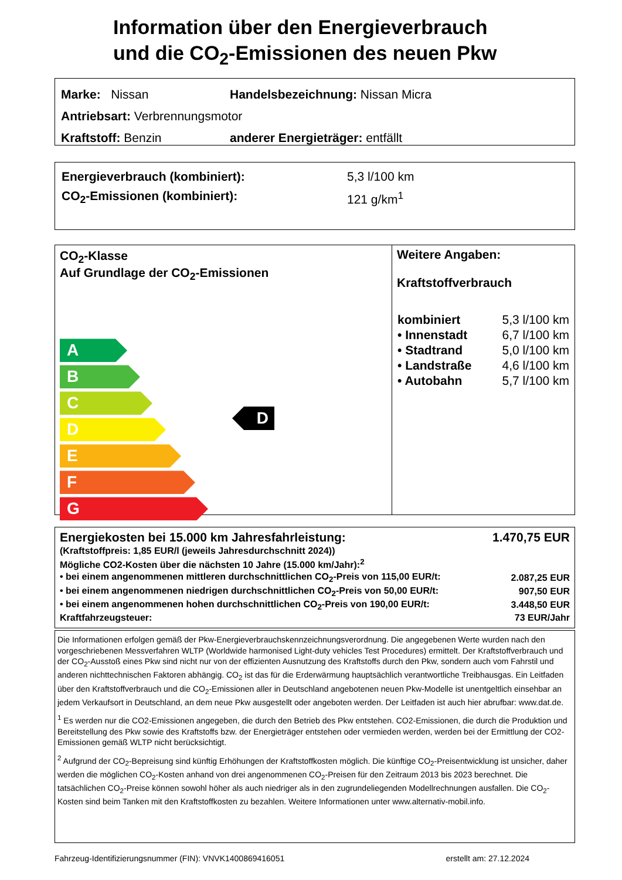Information über den Energieverbrauch
und die CO<sub>2</sub>-Emissionen des neuen Pkw
| Marke: Nissan | Handelsbezeichnung: Nissan Micra |
| Antriebsart: Verbrennungsmotor | |
| Kraftstoff: Benzin | anderer Energieträger: entfällt |
| Energieverbrauch (kombiniert): | 5,3 l/100 km |
| CO<sub>2</sub>-Emissionen (kombiniert): | 121 g/km<sup>1</sup> |
CO<sub>2</sub>-Klasse
Auf Grundlage der CO<sub>2</sub>-Emissionen
A
B
C
D
E
F
G
D
Weitere Angaben:
Kraftstoffverbrauch
| kombiniert | 5,3 l/100 km |
| • Innenstadt | 6,7 l/100 km |
| • Stadtrand | 5,0 l/100 km |
| • Landstraße | 4,6 l/100 km |
| • Autobahn | 5,7 l/100 km |
| Energiekosten bei 15.000 km Jahresfahrleistung: | 1.470,75 EUR |
| (Kraftstoffpreis: 1,85 EUR/l (jeweils Jahresdurchschnitt 2024)) | |
| Mögliche CO2-Kosten über die nächsten 10 Jahre (15.000 km/Jahr):<sup>2</sup> | |
| • bei einem angenommenen mittleren durchschnittlichen CO<sub>2</sub>-Preis von 115,00 EUR/t: | 2.087,25 EUR |
| • bei einem angenommenen niedrigen durchschnittlichen CO<sub>2</sub>-Preis von 50,00 EUR/t: | 907,50 EUR |
| • bei einem angenommenen hohen durchschnittlichen CO<sub>2</sub>-Preis von 190,00 EUR/t: | 3.448,50 EUR |
| Kraftfahrzeugsteuer: | 73 EUR/Jahr |
Die Informationen erfolgen gemäß der Pkw-Energieverbrauchskennzeichnungsverordnung. Die angegebenen Werte wurden nach den vorgeschriebenen Messverfahren WLTP (Worldwide harmonised Light-duty vehicles Test Procedures) ermittelt. Der Kraftstoffverbrauch und der CO<sub>2</sub>-Ausstoß eines Pkw sind nicht nur von der effizienten Ausnutzung des Kraftstoffs durch den Pkw, sondern auch vom Fahrstil und anderen nichttechnischen Faktoren abhängig. CO<sub>2</sub> ist das für die Erderwärmung hauptsächlich verantwortliche Treibhausgas. Ein Leitfaden über den Kraftstoffverbrauch und die CO<sub>2</sub>-Emissionen aller in Deutschland angebotenen neuen Pkw-Modelle ist unentgeltlich einsehbar an jedem Verkaufsort in Deutschland, an dem neue Pkw ausgestellt oder angeboten werden. Der Leitfaden ist auch hier abrufbar: www.dat.de.
<sup>1</sup> Es werden nur die CO2-Emissionen angegeben, die durch den Betrieb des Pkw entstehen. CO2-Emissionen, die durch die Produktion und Bereitstellung des Pkw sowie des Kraftstoffs bzw. der Energieträger entstehen oder vermieden werden, werden bei der Ermittlung der CO2-Emissionen gemäß WLTP nicht berücksichtigt.
<sup>2</sup> Aufgrund der CO<sub>2</sub>-Bepreisung sind künftig Erhöhungen der Kraftstoffkosten möglich. Die künftige CO<sub>2</sub>-Preisentwicklung ist unsicher, daher werden die möglichen CO<sub>2</sub>-Kosten anhand von drei angenommenen CO<sub>2</sub>-Preisen für den Zeitraum 2013 bis 2023 berechnet. Die tatsächlichen CO<sub>2</sub>-Preise können sowohl höher als auch niedriger als in den zugrundeliegenden Modellrechnungen ausfallen. Die CO<sub>2</sub>-Kosten sind beim Tanken mit den Kraftstoffkosten zu bezahlen. Weitere Informationen unter www.alternativ-mobil.info.
Fahrzeug-Identifizierungsnummer (FIN): VNVK1400869416051 erstellt am: 27.12.2024